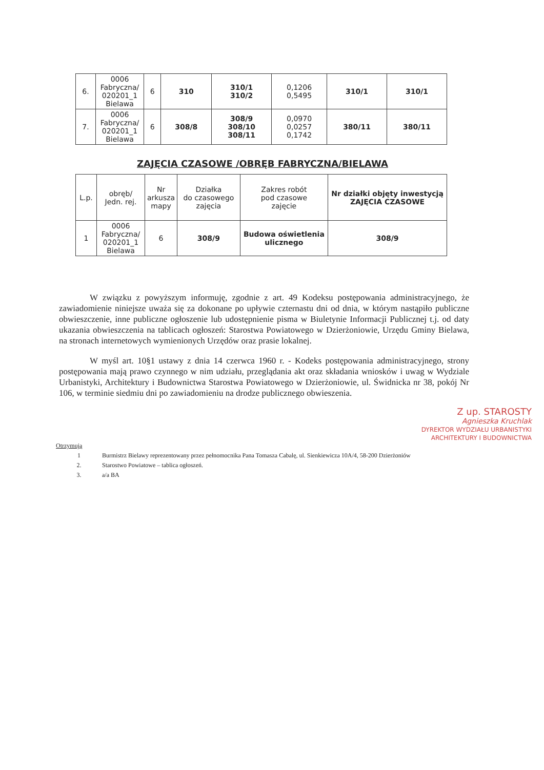| 6. | 0006 Fabryczna/ 020201_1 Bielawa | 6 | 310 | 310/1 310/2 | 0,1206 0,5495 | 310/1 | 310/1 |
| 7. | 0006 Fabryczna/ 020201_1 Bielawa | 6 | 308/8 | 308/9 308/10 308/11 | 0,0970 0,0257 0,1742 | 380/11 | 380/11 |
ZAJĘCIA CZASOWE /OBRĘB FABRYCZNA/BIELAWA
| L.p. | obręb/ Jedn. rej. | Nr arkusza mapy | Działka do czasowego zajęcia | Zakres robót pod czasowe zajęcie | Nr działki objęty inwestycją ZAJĘCIA CZASOWE |
| --- | --- | --- | --- | --- | --- |
| 1 | 0006 Fabryczna/ 020201_1 Bielawa | 6 | 308/9 | Budowa oświetlenia ulicznego | 308/9 |
W związku z powyższym informuję, zgodnie z art. 49 Kodeksu postępowania administracyjnego, że zawiadomienie niniejsze uważa się za dokonane po upływie czternastu dni od dnia, w którym nastąpiło publiczne obwieszczenie, inne publiczne ogłoszenie lub udostępnienie pisma w Biuletynie Informacji Publicznej t.j. od daty ukazania obwieszczenia na tablicach ogłoszeń: Starostwa Powiatowego w Dzierżoniowie, Urzędu Gminy Bielawa, na stronach internetowych wymienionych Urzędów oraz prasie lokalnej.
W myśl art. 10§1 ustawy z dnia 14 czerwca 1960 r. - Kodeks postępowania administracyjnego, strony postępowania mają prawo czynnego w nim udziału, przeglądania akt oraz składania wniosków i uwag w Wydziale Urbanistyki, Architektury i Budownictwa Starostwa Powiatowego w Dzierżoniowie, ul. Świdnicka nr 38, pokój Nr 106, w terminie siedmiu dni po zawiadomieniu na drodze publicznego obwieszenia.
Z up. STAROSTY
Agnieszka Kruchlak
DYREKTOR WYDZIAŁU URBANISTYKI
ARCHITEKTURY I BUDOWNICTWA
Otrzymują
1 Burmistrz Bielawy reprezentowany przez pełnomocnika Pana Tomasza Cabalę, ul. Sienkiewicza 10A/4, 58-200 Dzierżoniów
2. Starostwo Powiatowe – tablica ogłoszeń.
3. a/a BA